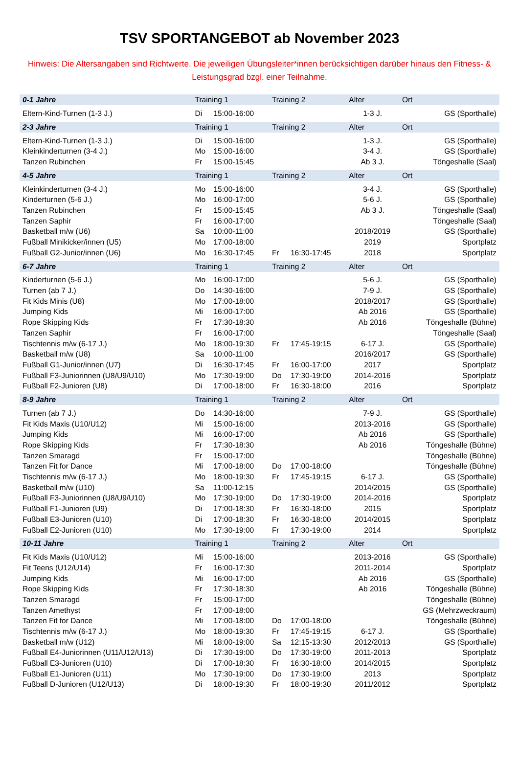TSV SPORTANGEBOT ab November 2023
Hinweis: Die Altersangaben sind Richtwerte. Die jeweiligen Übungsleiter*innen berücksichtigen darüber hinaus den Fitness- & Leistungsgrad bzgl. einer Teilnahme.
| 0-1 Jahre | Training 1 | | Training 2 | | Alter | Ort |
| --- | --- | --- | --- | --- | --- | --- |
| Eltern-Kind-Turnen (1-3 J.) | Di | 15:00-16:00 | | | 1-3 J. | GS (Sporthalle) |
| 2-3 Jahre | Training 1 | | Training 2 | | Alter | Ort |
| Eltern-Kind-Turnen (1-3 J.) | Di | 15:00-16:00 | | | 1-3 J. | GS (Sporthalle) |
| Kleinkinderturnen (3-4 J.) | Mo | 15:00-16:00 | | | 3-4 J. | GS (Sporthalle) |
| Tanzen Rubinchen | Fr | 15:00-15:45 | | | Ab 3 J. | Töngeshalle (Saal) |
| 4-5 Jahre | Training 1 | | Training 2 | | Alter | Ort |
| Kleinkinderturnen (3-4 J.) | Mo | 15:00-16:00 | | | 3-4 J. | GS (Sporthalle) |
| Kinderturnen (5-6 J.) | Mo | 16:00-17:00 | | | 5-6 J. | GS (Sporthalle) |
| Tanzen Rubinchen | Fr | 15:00-15:45 | | | Ab 3 J. | Töngeshalle (Saal) |
| Tanzen Saphir | Fr | 16:00-17:00 | | | | Töngeshalle (Saal) |
| Basketball m/w (U6) | Sa | 10:00-11:00 | | | 2018/2019 | GS (Sporthalle) |
| Fußball Minikicker/innen (U5) | Mo | 17:00-18:00 | | | 2019 | Sportplatz |
| Fußball G2-Junior/innen (U6) | Mo | 16:30-17:45 | Fr | 16:30-17:45 | 2018 | Sportplatz |
| 6-7 Jahre | Training 1 | | Training 2 | | Alter | Ort |
| Kinderturnen (5-6 J.) | Mo | 16:00-17:00 | | | 5-6 J. | GS (Sporthalle) |
| Turnen (ab 7 J.) | Do | 14:30-16:00 | | | 7-9 J. | GS (Sporthalle) |
| Fit Kids Minis (U8) | Mo | 17:00-18:00 | | | 2018/2017 | GS (Sporthalle) |
| Jumping Kids | Mi | 16:00-17:00 | | | Ab 2016 | GS (Sporthalle) |
| Rope Skipping Kids | Fr | 17:30-18:30 | | | Ab 2016 | Töngeshalle (Bühne) |
| Tanzen Saphir | Fr | 16:00-17:00 | | | | Töngeshalle (Saal) |
| Tischtennis m/w (6-17 J.) | Mo | 18:00-19:30 | Fr | 17:45-19:15 | 6-17 J. | GS (Sporthalle) |
| Basketball m/w (U8) | Sa | 10:00-11:00 | | | 2016/2017 | GS (Sporthalle) |
| Fußball G1-Junior/innen (U7) | Di | 16:30-17:45 | Fr | 16:00-17:00 | 2017 | Sportplatz |
| Fußball F3-Juniorinnen (U8/U9/U10) | Mo | 17:30-19:00 | Do | 17:30-19:00 | 2014-2016 | Sportplatz |
| Fußball F2-Junioren (U8) | Di | 17:00-18:00 | Fr | 16:30-18:00 | 2016 | Sportplatz |
| 8-9 Jahre | Training 1 | | Training 2 | | Alter | Ort |
| Turnen (ab 7 J.) | Do | 14:30-16:00 | | | 7-9 J. | GS (Sporthalle) |
| Fit Kids Maxis (U10/U12) | Mi | 15:00-16:00 | | | 2013-2016 | GS (Sporthalle) |
| Jumping Kids | Mi | 16:00-17:00 | | | Ab 2016 | GS (Sporthalle) |
| Rope Skipping Kids | Fr | 17:30-18:30 | | | Ab 2016 | Töngeshalle (Bühne) |
| Tanzen Smaragd | Fr | 15:00-17:00 | | | | Töngeshalle (Bühne) |
| Tanzen Fit for Dance | Mi | 17:00-18:00 | Do | 17:00-18:00 | | Töngeshalle (Bühne) |
| Tischtennis m/w (6-17 J.) | Mo | 18:00-19:30 | Fr | 17:45-19:15 | 6-17 J. | GS (Sporthalle) |
| Basketball m/w (U10) | Sa | 11:00-12:15 | | | 2014/2015 | GS (Sporthalle) |
| Fußball F3-Juniorinnen (U8/U9/U10) | Mo | 17:30-19:00 | Do | 17:30-19:00 | 2014-2016 | Sportplatz |
| Fußball F1-Junioren (U9) | Di | 17:00-18:30 | Fr | 16:30-18:00 | 2015 | Sportplatz |
| Fußball E3-Junioren (U10) | Di | 17:00-18:30 | Fr | 16:30-18:00 | 2014/2015 | Sportplatz |
| Fußball E2-Junioren (U10) | Mo | 17:30-19:00 | Fr | 17:30-19:00 | 2014 | Sportplatz |
| 10-11 Jahre | Training 1 | | Training 2 | | Alter | Ort |
| Fit Kids Maxis (U10/U12) | Mi | 15:00-16:00 | | | 2013-2016 | GS (Sporthalle) |
| Fit Teens (U12/U14) | Fr | 16:00-17:30 | | | 2011-2014 | Sportplatz |
| Jumping Kids | Mi | 16:00-17:00 | | | Ab 2016 | GS (Sporthalle) |
| Rope Skipping Kids | Fr | 17:30-18:30 | | | Ab 2016 | Töngeshalle (Bühne) |
| Tanzen Smaragd | Fr | 15:00-17:00 | | | | Töngeshalle (Bühne) |
| Tanzen Amethyst | Fr | 17:00-18:00 | | | | GS (Mehrzweckraum) |
| Tanzen Fit for Dance | Mi | 17:00-18:00 | Do | 17:00-18:00 | | Töngeshalle (Bühne) |
| Tischtennis m/w (6-17 J.) | Mo | 18:00-19:30 | Fr | 17:45-19:15 | 6-17 J. | GS (Sporthalle) |
| Basketball m/w (U12) | Mi | 18:00-19:00 | Sa | 12:15-13:30 | 2012/2013 | GS (Sporthalle) |
| Fußball E4-Juniorinnen (U11/U12/U13) | Di | 17:30-19:00 | Do | 17:30-19:00 | 2011-2013 | Sportplatz |
| Fußball E3-Junioren (U10) | Di | 17:00-18:30 | Fr | 16:30-18:00 | 2014/2015 | Sportplatz |
| Fußball E1-Junioren (U11) | Mo | 17:30-19:00 | Do | 17:30-19:00 | 2013 | Sportplatz |
| Fußball D-Junioren (U12/U13) | Di | 18:00-19:30 | Fr | 18:00-19:30 | 2011/2012 | Sportplatz |